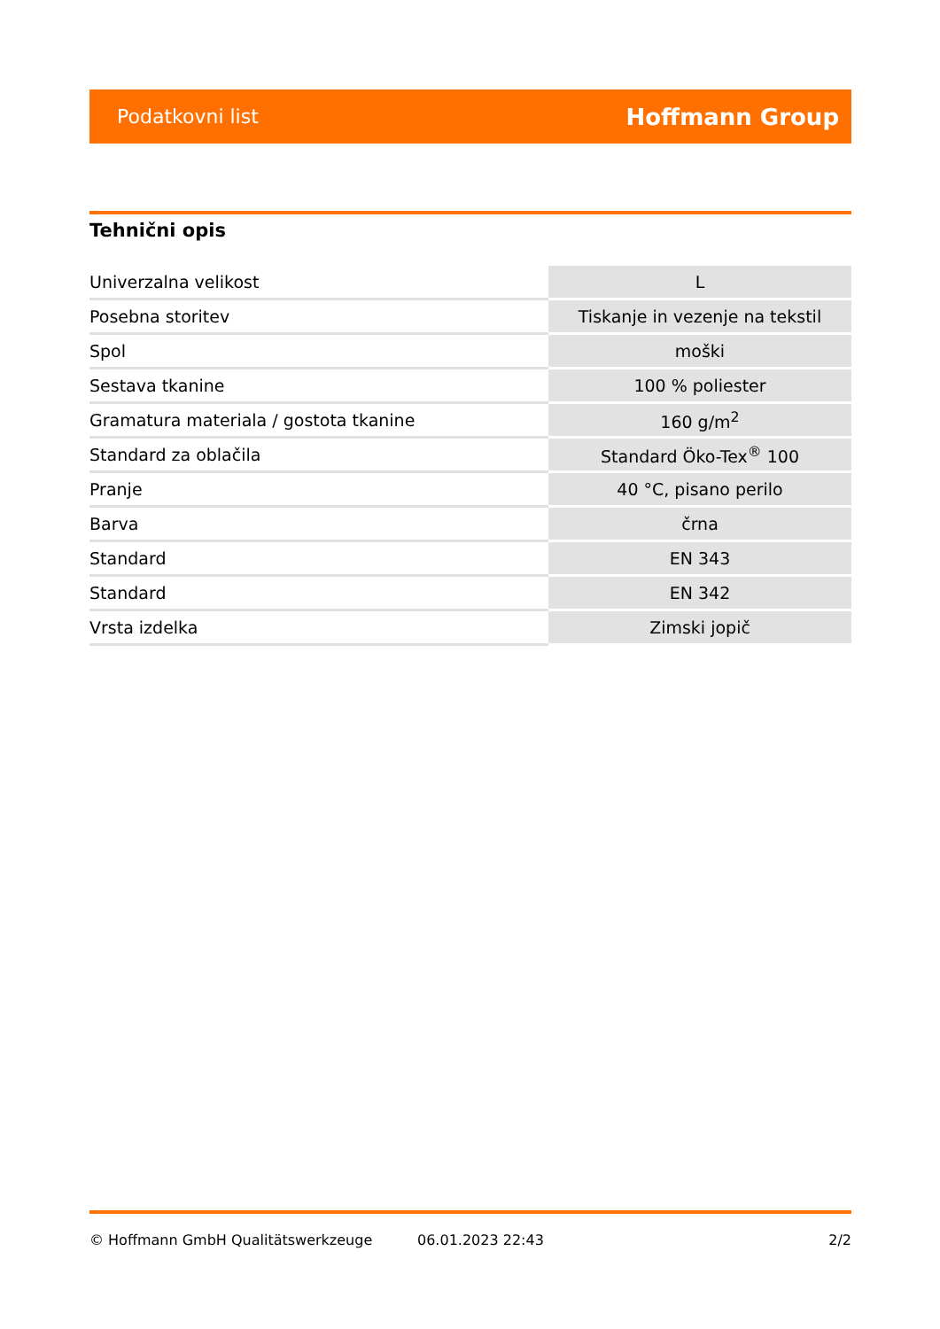Podatkovni list Hoffmann Group
Tehnični opis
| Univerzalna velikost | L |
| Posebna storitev | Tiskanje in vezenje na tekstil |
| Spol | moški |
| Sestava tkanine | 100 % poliester |
| Gramatura materiala / gostota tkanine | 160 g/m<sup>2</sup> |
| Standard za oblačila | Standard Öko-Tex<sup>®</sup> 100 |
| Pranje | 40 °C, pisano perilo |
| Barva | črna |
| Standard | EN 343 |
| Standard | EN 342 |
| Vrsta izdelka | Zimski jopič |
© Hoffmann GmbH Qualitätswerkzeuge 06.01.2023 22:43 2/2